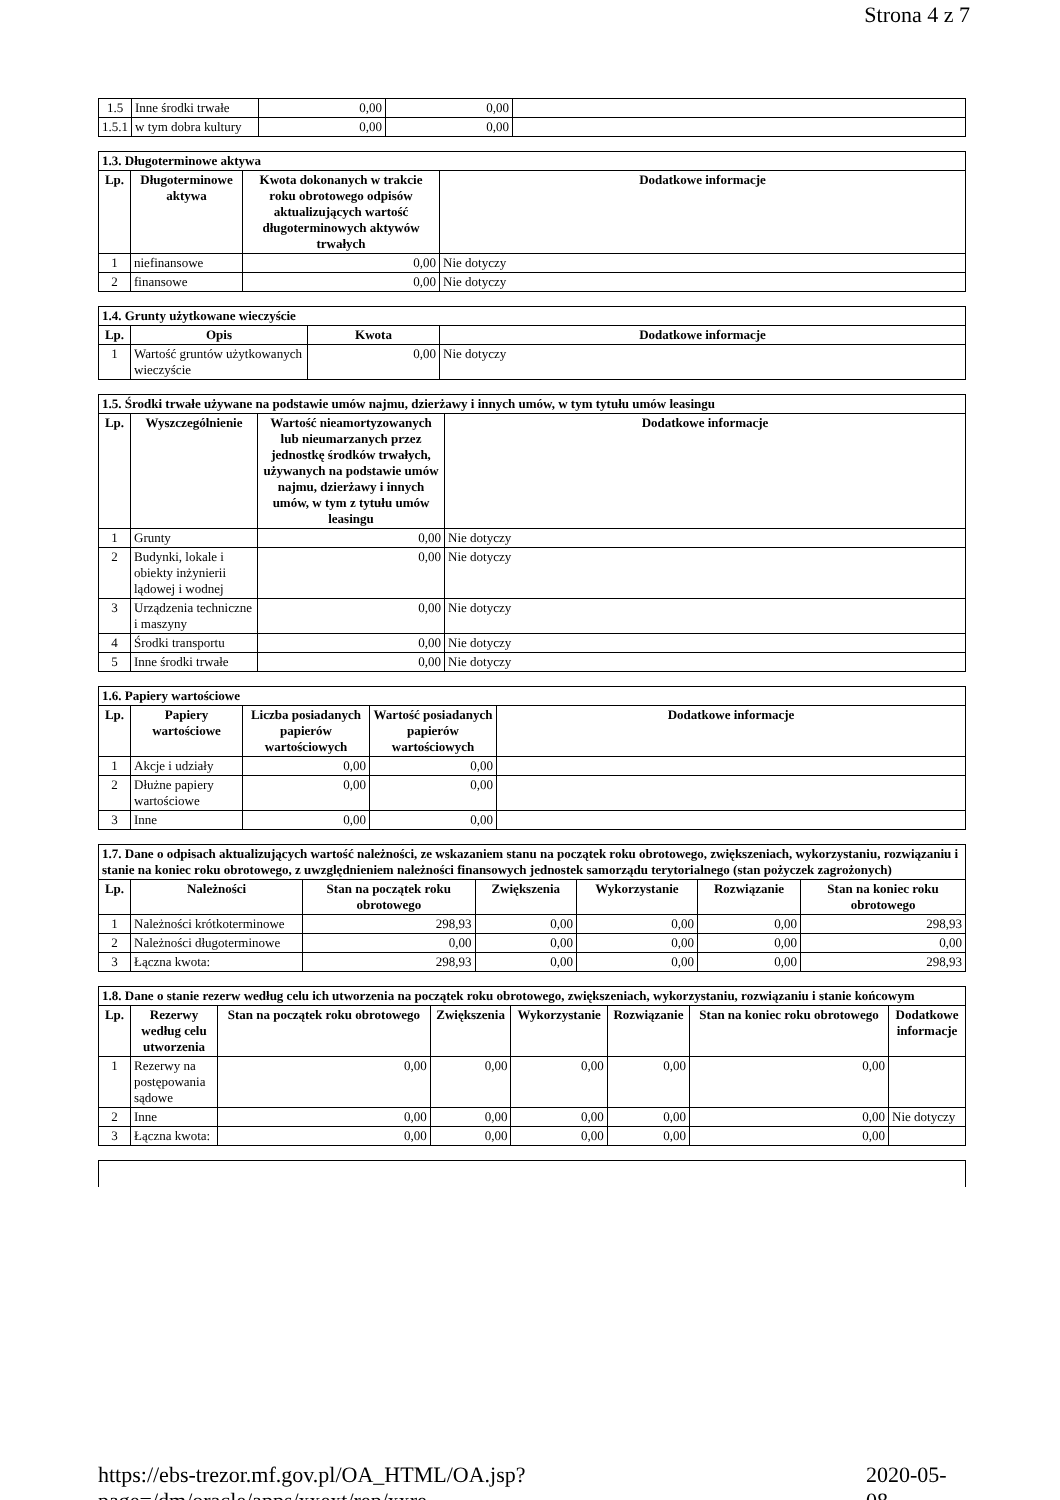Strona 4 z 7
| 1.5 | Inne środki trwałe | 0,00 | 0,00 | |
| 1.5.1 | w tym dobra kultury | 0,00 | 0,00 | |
| 1.3. Długoterminowe aktywa | | | |
| Lp. | Długoterminowe aktywa | Kwota dokonanych w trakcie roku obrotowego odpisów aktualizujących wartość długoterminowych aktywów trwałych | Dodatkowe informacje |
| 1 | niefinansowe | 0,00 | Nie dotyczy |
| 2 | finansowe | 0,00 | Nie dotyczy |
| 1.4. Grunty użytkowane wieczyście | | | |
| Lp. | Opis | Kwota | Dodatkowe informacje |
| 1 | Wartość gruntów użytkowanych wieczyście | 0,00 | Nie dotyczy |
| 1.5. Środki trwałe używane na podstawie umów najmu, dzierżawy i innych umów, w tym tytułu umów leasingu | | | |
| Lp. | Wyszczególnienie | Wartość nieamortyzowanych lub nieumarzanych przez jednostkę środków trwałych, używanych na podstawie umów najmu, dzierżawy i innych umów, w tym z tytułu umów leasingu | Dodatkowe informacje |
| 1 | Grunty | 0,00 | Nie dotyczy |
| 2 | Budynki, lokale i obiekty inżynierii lądowej i wodnej | 0,00 | Nie dotyczy |
| 3 | Urządzenia techniczne i maszyny | 0,00 | Nie dotyczy |
| 4 | Środki transportu | 0,00 | Nie dotyczy |
| 5 | Inne środki trwałe | 0,00 | Nie dotyczy |
| 1.6. Papiery wartościowe | | | | |
| Lp. | Papiery wartościowe | Liczba posiadanych papierów wartościowych | Wartość posiadanych papierów wartościowych | Dodatkowe informacje |
| 1 | Akcje i udziały | 0,00 | 0,00 | |
| 2 | Dłużne papiery wartościowe | 0,00 | 0,00 | |
| 3 | Inne | 0,00 | 0,00 | |
| 1.7. Dane o odpisach aktualizujących wartość należności, ze wskazaniem stanu na początek roku obrotowego, zwiększeniach, wykorzystaniu, rozwiązaniu i stanie na koniec roku obrotowego, z uwzględnieniem należności finansowych jednostek samorządu terytorialnego (stan pożyczek zagrożonych) | | | | | | |
| Lp. | Należności | Stan na początek roku obrotowego | Zwiększenia | Wykorzystanie | Rozwiązanie | Stan na koniec roku obrotowego |
| 1 | Należności krótkoterminowe | 298,93 | 0,00 | 0,00 | 0,00 | 298,93 |
| 2 | Należności długoterminowe | 0,00 | 0,00 | 0,00 | 0,00 | 0,00 |
| 3 | Łączna kwota: | 298,93 | 0,00 | 0,00 | 0,00 | 298,93 |
| 1.8. Dane o stanie rezerw według celu ich utworzenia na początek roku obrotowego, zwiększeniach, wykorzystaniu, rozwiązaniu i stanie końcowym | | | | | | | |
| Lp. | Rezerwy według celu utworzenia | Stan na początek roku obrotowego | Zwiększenia | Wykorzystanie | Rozwiązanie | Stan na koniec roku obrotowego | Dodatkowe informacje |
| 1 | Rezerwy na postępowania sądowe | 0,00 | 0,00 | 0,00 | 0,00 | 0,00 | |
| 2 | Inne | 0,00 | 0,00 | 0,00 | 0,00 | 0,00 | Nie dotyczy |
| 3 | Łączna kwota: | 0,00 | 0,00 | 0,00 | 0,00 | 0,00 | |
https://ebs-trezor.mf.gov.pl/OA_HTML/OA.jsp?page=/dm/oracle/apps/xxext/rep/xxre... 2020-05-08